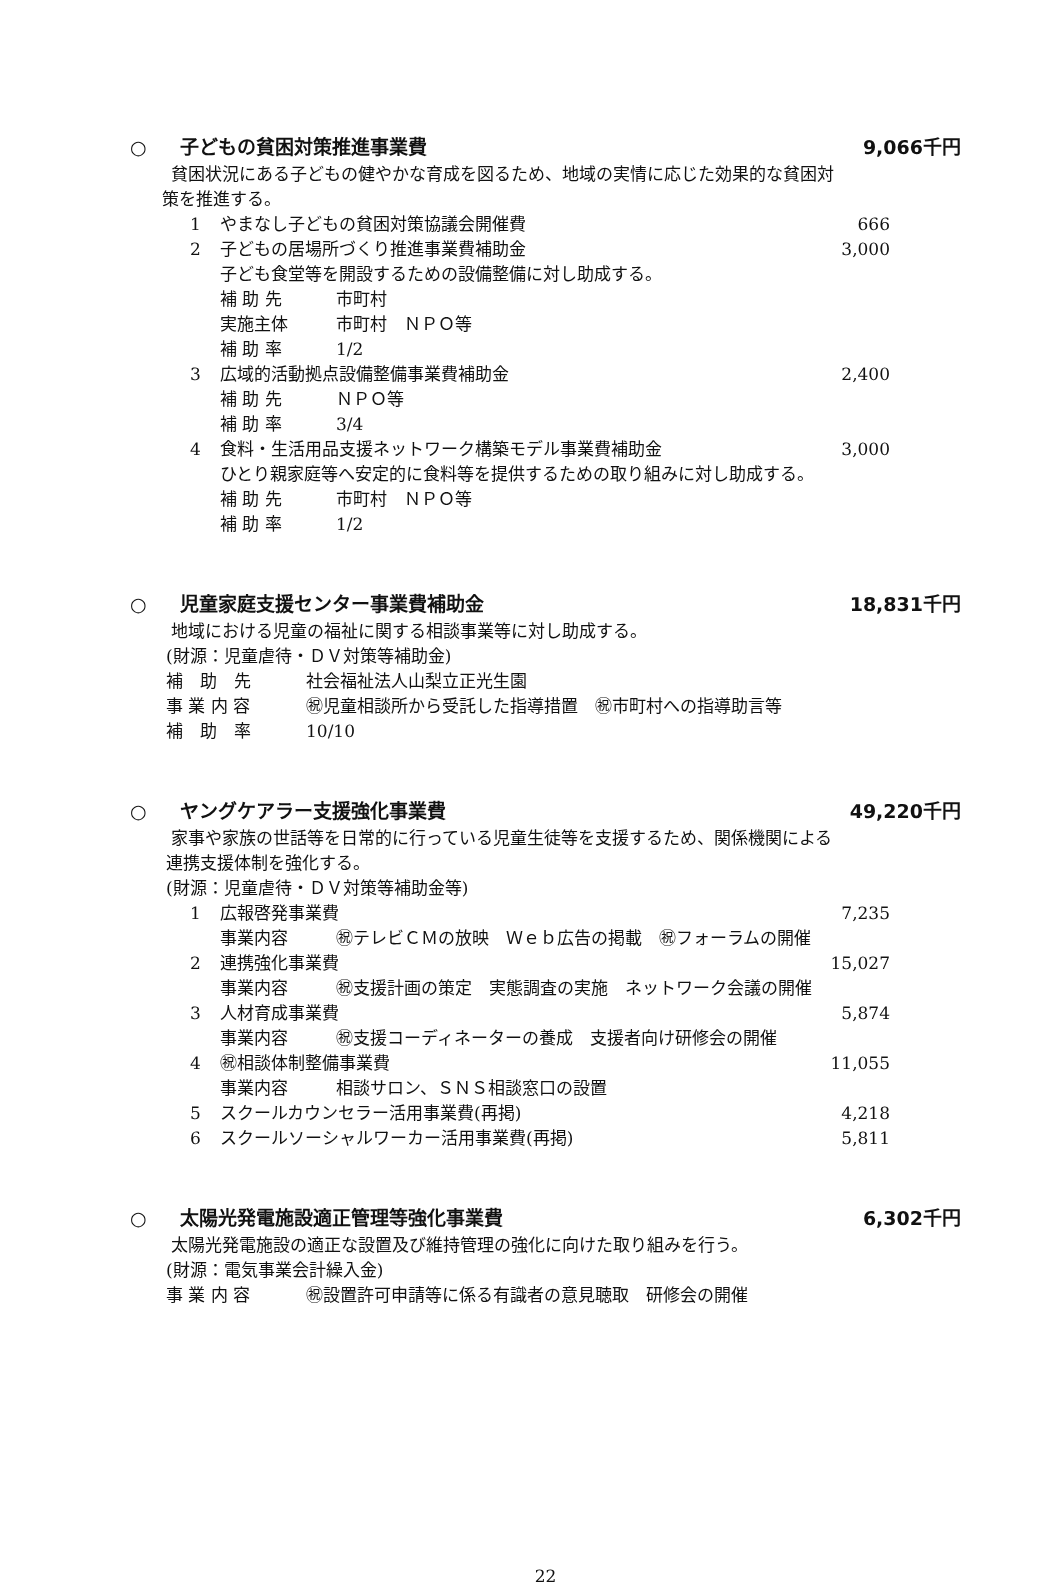○ 子どもの貧困対策推進事業費 9,066千円
貧困状況にある子どもの健やかな育成を図るため、地域の実情に応じた効果的な貧困対
策を推進する。
1 やまなし子どもの貧困対策協議会開催費 666
2 子どもの居場所づくり推進事業費補助金 3,000
子ども食堂等を開設するための設備整備に対し助成する。
補 助 先 市町村
実施主体 市町村　ＮＰＯ等
補 助 率 1/2
3 広域的活動拠点設備整備事業費補助金 2,400
補 助 先 ＮＰＯ等
補 助 率 3/4
4 食料・生活用品支援ネットワーク構築モデル事業費補助金 3,000
ひとり親家庭等へ安定的に食料等を提供するための取り組みに対し助成する。
補 助 先 市町村　ＮＰＯ等
補 助 率 1/2
○ 児童家庭支援センター事業費補助金 18,831千円
地域における児童の福祉に関する相談事業等に対し助成する。
(財源：児童虐待・ＤＶ対策等補助金)
補　助　先 社会福祉法人山梨立正光生園
事 業 内 容 ㊗児童相談所から受託した指導措置　㊗市町村への指導助言等
補　助　率 10/10
○ ヤングケアラー支援強化事業費 49,220千円
家事や家族の世話等を日常的に行っている児童生徒等を支援するため、関係機関による
連携支援体制を強化する。
(財源：児童虐待・ＤＶ対策等補助金等)
1 広報啓発事業費 7,235
事業内容 ㊗テレビＣＭの放映　Ｗｅｂ広告の掲載　㊗フォーラムの開催
2 連携強化事業費 15,027
事業内容 ㊗支援計画の策定　実態調査の実施　ネットワーク会議の開催
3 人材育成事業費 5,874
事業内容 ㊗支援コーディネーターの養成　支援者向け研修会の開催
4 ㊗相談体制整備事業費 11,055
事業内容 相談サロン、ＳＮＳ相談窓口の設置
5 スクールカウンセラー活用事業費(再掲) 4,218
6 スクールソーシャルワーカー活用事業費(再掲) 5,811
○ 太陽光発電施設適正管理等強化事業費
6,302千円
太陽光発電施設の適正な設置及び維持管理の強化に向けた取り組みを行う。
(財源：電気事業会計繰入金)
事 業 内 容 ㊗設置許可申請等に係る有識者の意見聴取　研修会の開催
22